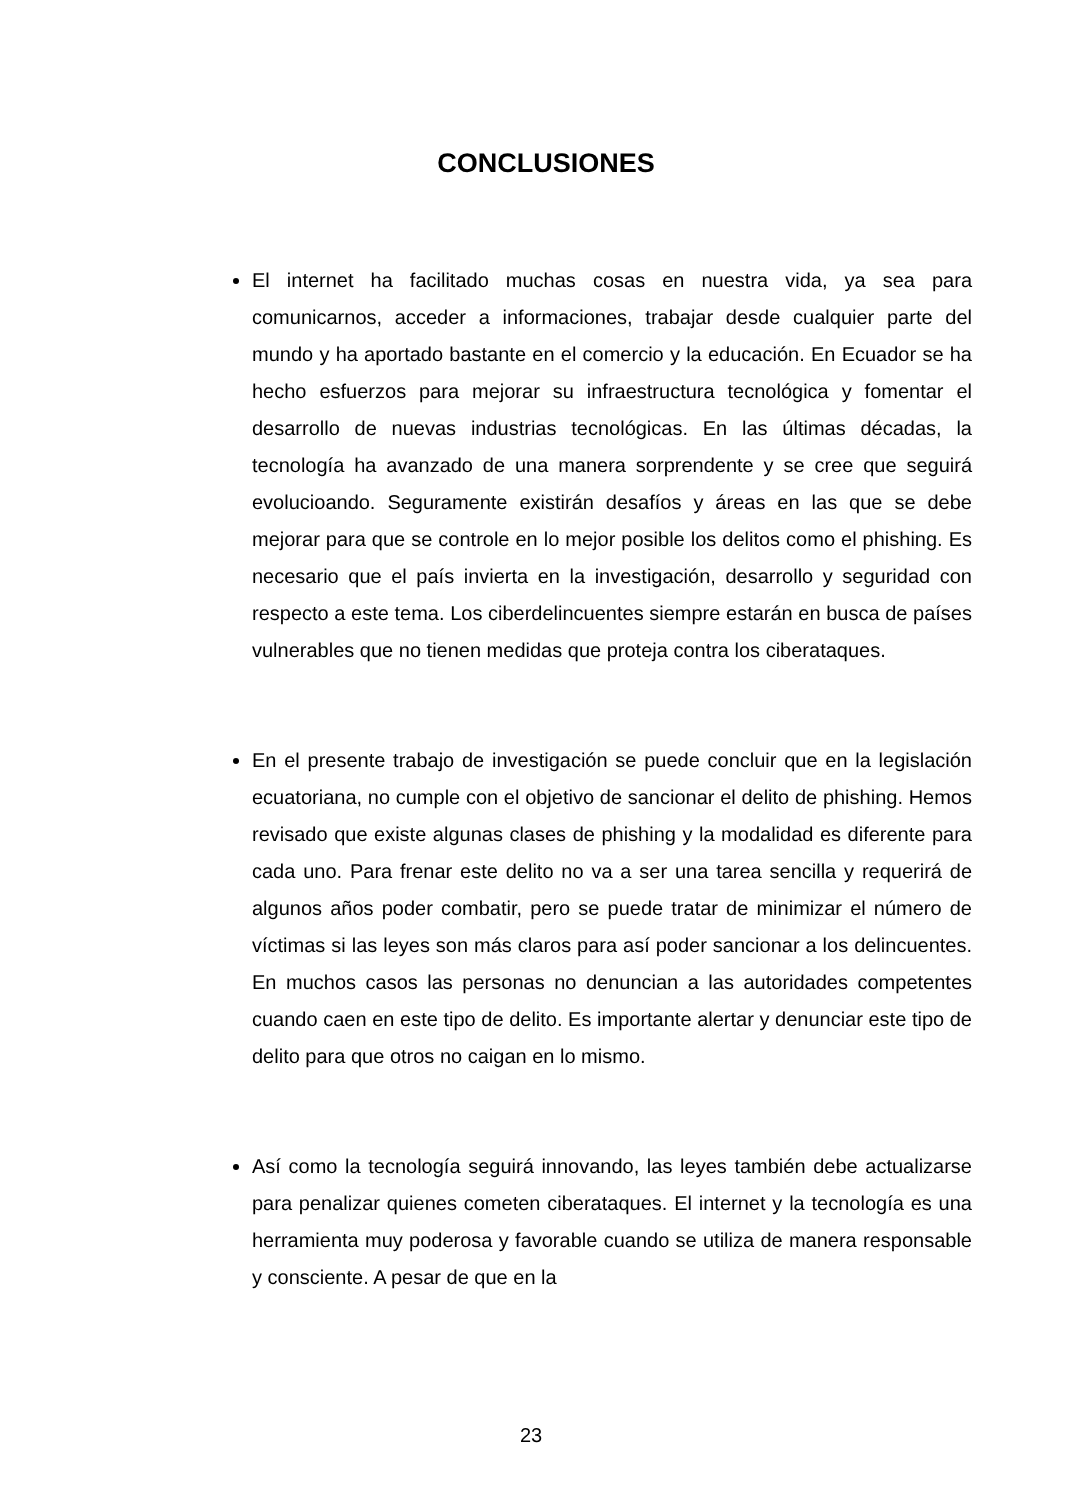CONCLUSIONES
El internet ha facilitado muchas cosas en nuestra vida, ya sea para comunicarnos, acceder a informaciones, trabajar desde cualquier parte del mundo y ha aportado bastante en el comercio y la educación. En Ecuador se ha hecho esfuerzos para mejorar su infraestructura tecnológica y fomentar el desarrollo de nuevas industrias tecnológicas. En las últimas décadas, la tecnología ha avanzado de una manera sorprendente y se cree que seguirá evolucioando. Seguramente existirán desafíos y áreas en las que se debe mejorar para que se controle en lo mejor posible los delitos como el phishing. Es necesario que el país invierta en la investigación, desarrollo y seguridad con respecto a este tema. Los ciberdelincuentes siempre estarán en busca de países vulnerables que no tienen medidas que proteja contra los ciberataques.
En el presente trabajo de investigación se puede concluir que en la legislación ecuatoriana, no cumple con el objetivo de sancionar el delito de phishing. Hemos revisado que existe algunas clases de phishing y la modalidad es diferente para cada uno. Para frenar este delito no va a ser una tarea sencilla y requerirá de algunos años poder combatir, pero se puede tratar de minimizar el número de víctimas si las leyes son más claros para así poder sancionar a los delincuentes. En muchos casos las personas no denuncian a las autoridades competentes cuando caen en este tipo de delito. Es importante alertar y denunciar este tipo de delito para que otros no caigan en lo mismo.
Así como la tecnología seguirá innovando, las leyes también debe actualizarse para penalizar quienes cometen ciberataques. El internet y la tecnología es una herramienta muy poderosa y favorable cuando se utiliza de manera responsable y consciente. A pesar de que en la
23